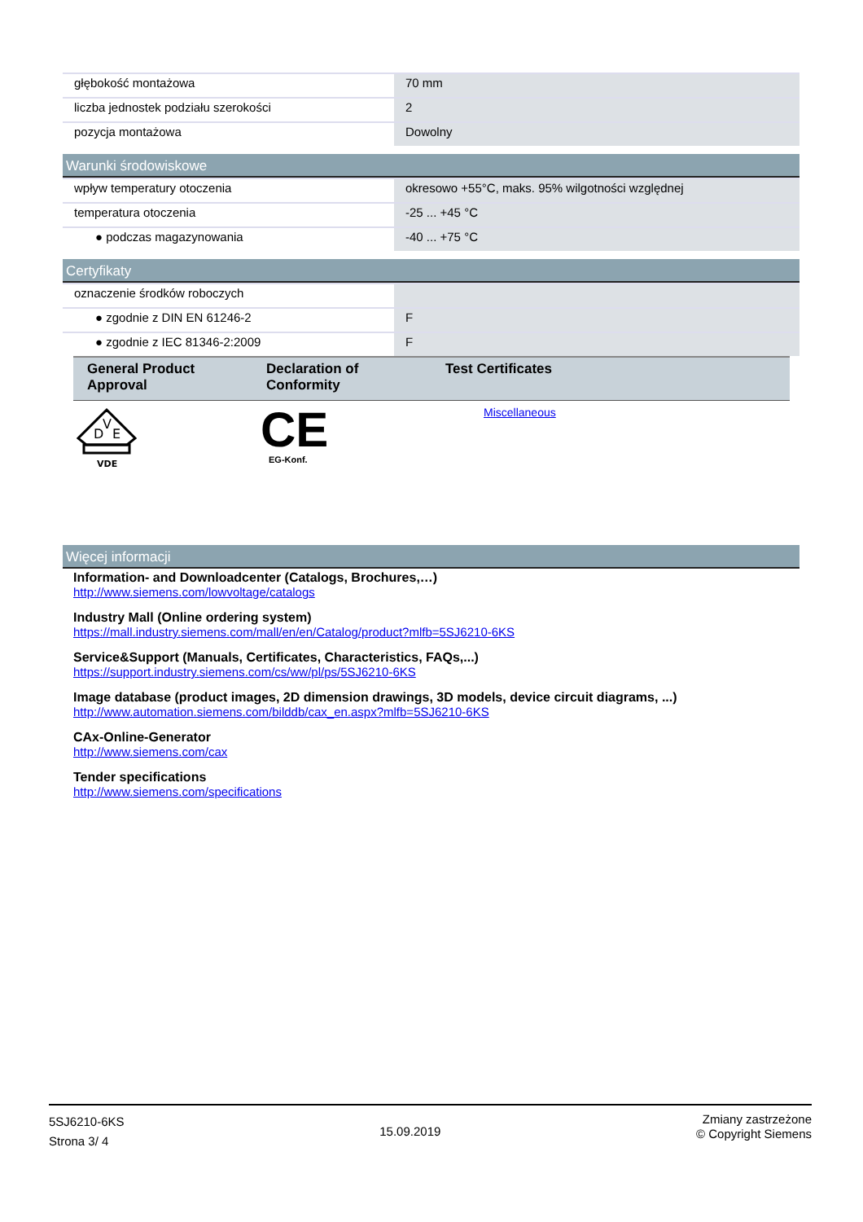| głębokość montażowa | 70 mm |
| liczba jednostek podziału szerokości | 2 |
| pozycja montażowa | Dowolny |
Warunki środowiskowe
| wpływ temperatury otoczenia | okresowo +55°C, maks. 95% wilgotności względnej |
| temperatura otoczenia | -25 ... +45 °C |
| ● podczas magazynowania | -40 ... +75 °C |
Certyfikaty
| oznaczenie środków roboczych | |
| ● zgodnie z DIN EN 61246-2 | F |
| ● zgodnie z IEC 81346-2:2009 | F |
| General Product Approval | Declaration of Conformity | Test Certificates |
| --- | --- | --- |
| D V E VDE | CE EG-Konf. | Miscellaneous |
Więcej informacji
Information- and Downloadcenter (Catalogs, Brochures,…)
http://www.siemens.com/lowvoltage/catalogs
Industry Mall (Online ordering system)
https://mall.industry.siemens.com/mall/en/en/Catalog/product?mlfb=5SJ6210-6KS
Service&Support (Manuals, Certificates, Characteristics, FAQs,...)
https://support.industry.siemens.com/cs/ww/pl/ps/5SJ6210-6KS
Image database (product images, 2D dimension drawings, 3D models, device circuit diagrams, ...)
http://www.automation.siemens.com/bilddb/cax_en.aspx?mlfb=5SJ6210-6KS
CAx-Online-Generator
http://www.siemens.com/cax
Tender specifications
http://www.siemens.com/specifications
5SJ6210-6KS
Strona 3/ 4
15.09.2019
Zmiany zastrzeżone
© Copyright Siemens